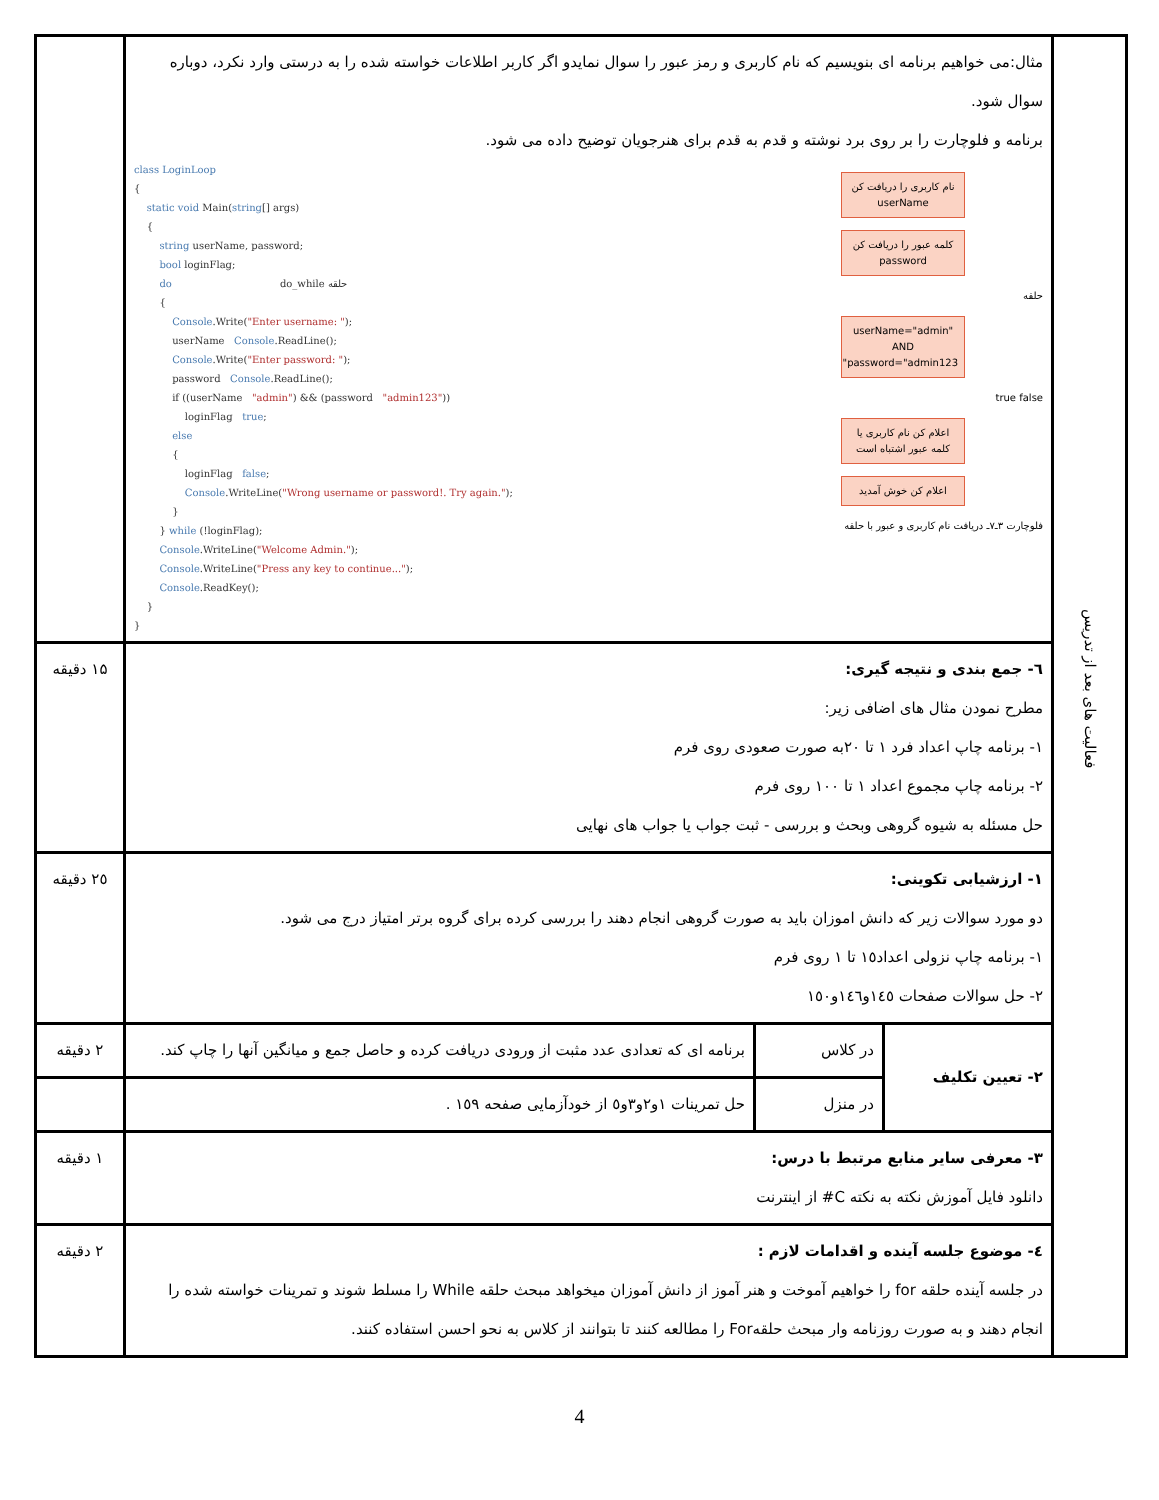| فعالیت های بعد از تدریس | مثال:می خواهیم برنامه ای بنویسیم که نام کاربری و رمز عبور را سوال نمایدو اگر کاربر اطلاعات خواسته شده را به درستی وارد نکرد، دوباره سوال شود. برنامه و فلوچارت را بر روی برد نوشته و قدم به قدم برای هنرجویان توضیح داده می شود. class LoginLoop { static void Main( string [] args) { string userName, password; bool loginFlag; do do_while حلقه { Console .Write( "Enter username: " ); userName Console .ReadLine(); Console .Write( "Enter password: " ); password Console .ReadLine(); if ((userName "admin" ) && (password "admin123" )) loginFlag true ; else { loginFlag false ; Console .WriteLine( "Wrong username or password!. Try again." ); } } while (!loginFlag); Console .WriteLine( "Welcome Admin." ); Console .WriteLine( "Press any key to continue..." ); Console .ReadKey(); } } نام کاربری را دریافت کن userName کلمه عبور را دریافت کن password حلقه userName="admin" AND password="admin123" true false اعلام کن نام کاربری یا کلمه عبور اشتباه است اعلام کن خوش آمدید فلوچارت ۳ـ۷ـ دریافت نام کاربری و عبور با حلقه | | | |
| | ٦- جمع بندی و نتیجه گیری: مطرح نمودن مثال های اضافی زیر: ۱- برنامه چاپ اعداد فرد ۱ تا ۲۰به صورت صعودی روی فرم ۲- برنامه چاپ مجموع اعداد ۱ تا ۱۰۰ روی فرم حل مسئله به شیوه گروهی وبحث و بررسی - ثبت جواب یا جواب های نهایی | | | ۱۵ دقیقه |
| | ۱- ارزشیابی تکوینی: دو مورد سوالات زیر که دانش اموزان باید به صورت گروهی انجام دهند را بررسی کرده برای گروه برتر امتیاز درج می شود. ۱- برنامه چاپ نزولی اعداد۱٥ تا ۱ روی فرم ۲- حل سوالات صفحات ۱٤٥و١٤٦و١٥٠ | | | ۲٥ دقیقه |
| | ۲- تعیین تکلیف | در کلاس | برنامه ای که تعدادی عدد مثبت از ورودی دریافت کرده و حاصل جمع و میانگین آنها را چاپ کند. | ۲ دقیقه |
| | | در منزل | حل تمرینات ۱و۲و۳و٥ از خودآزمایی صفحه ۱٥٩ . | |
| | ۳- معرفی سایر منابع مرتبط با درس: دانلود فایل آموزش نکته به نکته C# از اینترنت | | | ۱ دقیقه |
| | ٤- موضوع جلسه آینده و اقدامات لازم : در جلسه آینده حلقه for را خواهیم آموخت و هنر آموز از دانش آموزان میخواهد مبحث حلقه While را مسلط شوند و تمرینات خواسته شده را انجام دهند و به صورت روزنامه وار مبحث حلقهFor را مطالعه کنند تا بتوانند از کلاس به نحو احسن استفاده کنند. | | | ۲ دقیقه |
4